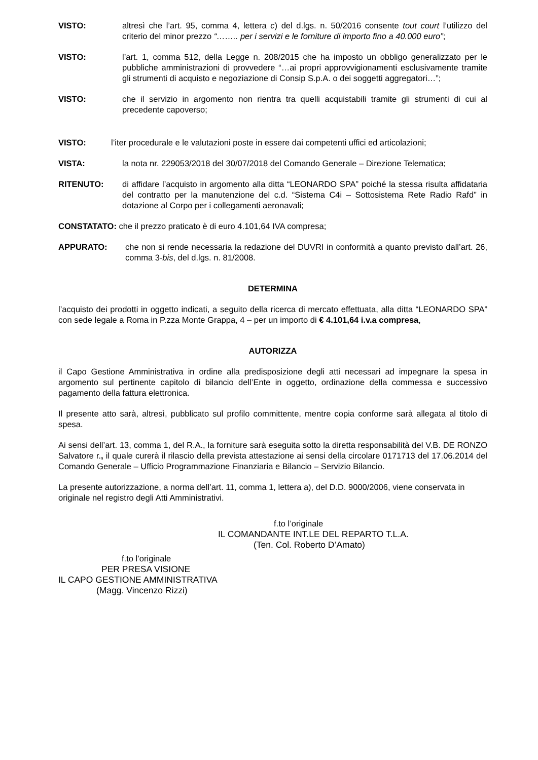VISTO: altresì che l’art. 95, comma 4, lettera c) del d.lgs. n. 50/2016 consente tout court l’utilizzo del criterio del minor prezzo “…….. per i servizi e le forniture di importo fino a 40.000 euro”;
VISTO: l’art. 1, comma 512, della Legge n. 208/2015 che ha imposto un obbligo generalizzato per le pubbliche amministrazioni di provvedere “…ai propri approvvigionamenti esclusivamente tramite gli strumenti di acquisto e negoziazione di Consip S.p.A. o dei soggetti aggregatori…”;
VISTO: che il servizio in argomento non rientra tra quelli acquistabili tramite gli strumenti di cui al precedente capoverso;
VISTO: l’iter procedurale e le valutazioni poste in essere dai competenti uffici ed articolazioni;
VISTA: la nota nr. 229053/2018 del 30/07/2018 del Comando Generale – Direzione Telematica;
RITENUTO: di affidare l’acquisto in argomento alla ditta “LEONARDO SPA” poiché la stessa risulta affidataria del contratto per la manutenzione del c.d. “Sistema C4i – Sottosistema Rete Radio Rafd” in dotazione al Corpo per i collegamenti aeronavali;
CONSTATATO: che il prezzo praticato è di euro 4.101,64 IVA compresa;
APPURATO: che non si rende necessaria la redazione del DUVRI in conformità a quanto previsto dall’art. 26, comma 3-bis, del d.lgs. n. 81/2008.
DETERMINA
l’acquisto dei prodotti in oggetto indicati, a seguito della ricerca di mercato effettuata, alla ditta “LEONARDO SPA” con sede legale a Roma in P.zza Monte Grappa, 4 – per un importo di € 4.101,64 i.v.a compresa,
AUTORIZZA
il Capo Gestione Amministrativa in ordine alla predisposizione degli atti necessari ad impegnare la spesa in argomento sul pertinente capitolo di bilancio dell’Ente in oggetto, ordinazione della commessa e successivo pagamento della fattura elettronica.
Il presente atto sarà, altresì, pubblicato sul profilo committente, mentre copia conforme sarà allegata al titolo di spesa.
Ai sensi dell’art. 13, comma 1, del R.A., la forniture sarà eseguita sotto la diretta responsabilità del V.B. DE RONZO Salvatore r., il quale curerà il rilascio della prevista attestazione ai sensi della circolare 0171713 del 17.06.2014 del Comando Generale – Ufficio Programmazione Finanziaria e Bilancio – Servizio Bilancio.
La presente autorizzazione, a norma dell’art. 11, comma 1, lettera a), del D.D. 9000/2006, viene conservata in originale nel registro degli Atti Amministrativi.
f.to l’originale
IL COMANDANTE INT.LE DEL REPARTO T.L.A.
(Ten. Col. Roberto D’Amato)
f.to l’originale
PER PRESA VISIONE
IL CAPO GESTIONE AMMINISTRATIVA
(Magg. Vincenzo Rizzi)